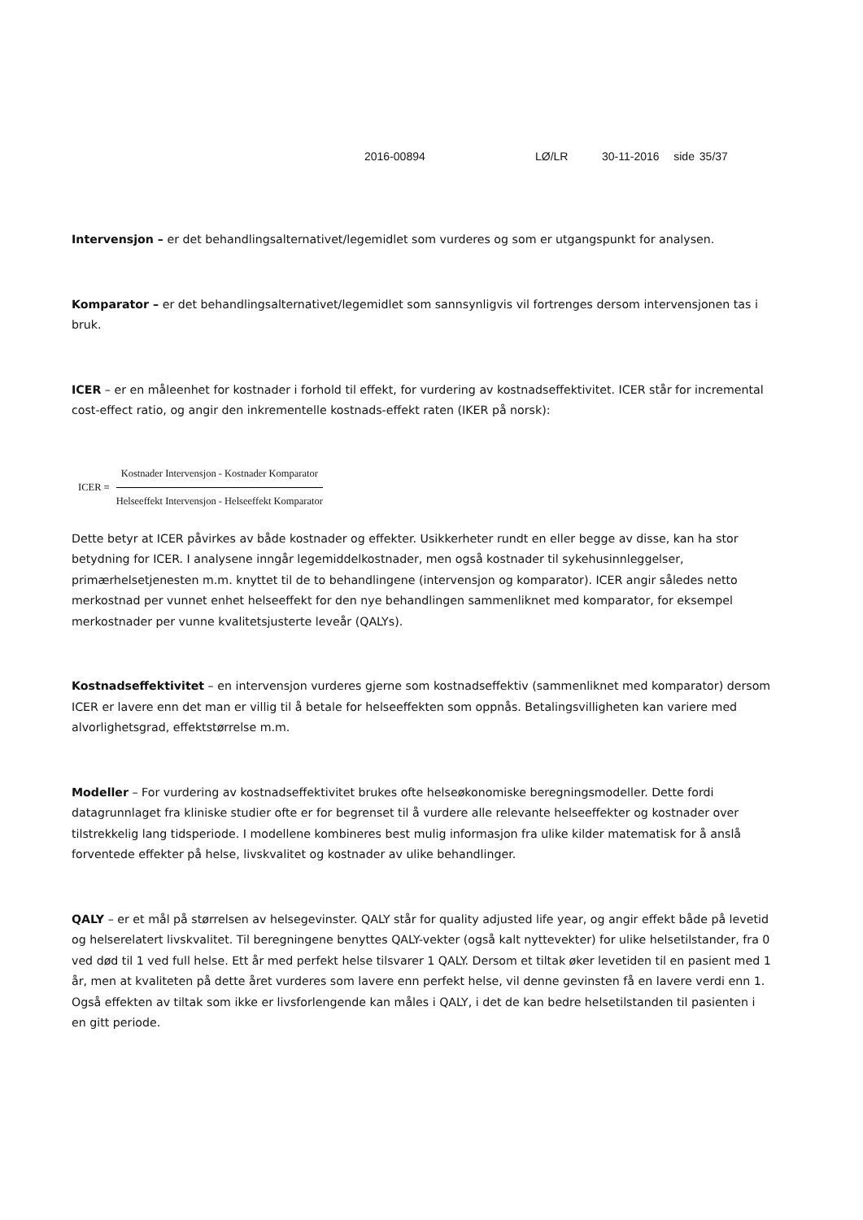2016-00894 LØ/LR 30-11-2016 side 35/37
Intervensjon – er det behandlingsalternativet/legemidlet som vurderes og som er utgangspunkt for analysen.
Komparator – er det behandlingsalternativet/legemidlet som sannsynligvis vil fortrenges dersom intervensjonen tas i bruk.
ICER – er en måleenhet for kostnader i forhold til effekt, for vurdering av kostnadseffektivitet. ICER står for incremental cost-effect ratio, og angir den inkrementelle kostnads-effekt raten (IKER på norsk):
ICER =
Kostnader Intervensjon - Kostnader Komparator
Helseeffekt Intervensjon - Helseeffekt Komparator
Dette betyr at ICER påvirkes av både kostnader og effekter. Usikkerheter rundt en eller begge av disse, kan ha stor betydning for ICER. I analysene inngår legemiddelkostnader, men også kostnader til sykehusinnleggelser, primærhelsetjenesten m.m. knyttet til de to behandlingene (intervensjon og komparator). ICER angir således netto merkostnad per vunnet enhet helseeffekt for den nye behandlingen sammenliknet med komparator, for eksempel merkostnader per vunne kvalitetsjusterte leveår (QALYs).
Kostnadseffektivitet – en intervensjon vurderes gjerne som kostnadseffektiv (sammenliknet med komparator) dersom ICER er lavere enn det man er villig til å betale for helseeffekten som oppnås. Betalingsvilligheten kan variere med alvorlighetsgrad, effektstørrelse m.m.
Modeller – For vurdering av kostnadseffektivitet brukes ofte helseøkonomiske beregningsmodeller. Dette fordi datagrunnlaget fra kliniske studier ofte er for begrenset til å vurdere alle relevante helseeffekter og kostnader over tilstrekkelig lang tidsperiode. I modellene kombineres best mulig informasjon fra ulike kilder matematisk for å anslå forventede effekter på helse, livskvalitet og kostnader av ulike behandlinger.
QALY – er et mål på størrelsen av helsegevinster. QALY står for quality adjusted life year, og angir effekt både på levetid og helserelatert livskvalitet. Til beregningene benyttes QALY-vekter (også kalt nyttevekter) for ulike helsetilstander, fra 0 ved død til 1 ved full helse. Ett år med perfekt helse tilsvarer 1 QALY. Dersom et tiltak øker levetiden til en pasient med 1 år, men at kvaliteten på dette året vurderes som lavere enn perfekt helse, vil denne gevinsten få en lavere verdi enn 1. Også effekten av tiltak som ikke er livsforlengende kan måles i QALY, i det de kan bedre helsetilstanden til pasienten i en gitt periode.